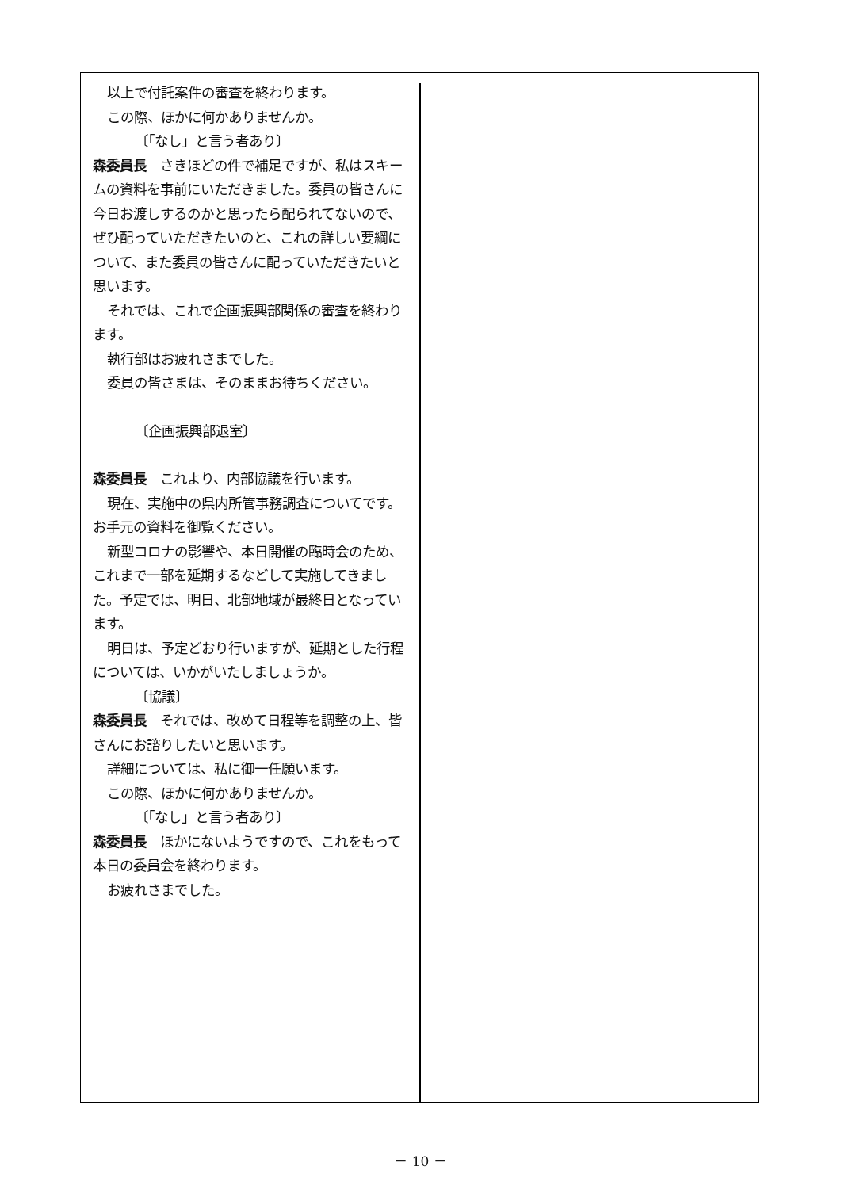以上で付託案件の審査を終わります。
この際、ほかに何かありませんか。
〔「なし」と言う者あり〕
森委員長　さきほどの件で補足ですが、私はスキームの資料を事前にいただきました。委員の皆さんに今日お渡しするのかと思ったら配られてないので、ぜひ配っていただきたいのと、これの詳しい要綱について、また委員の皆さんに配っていただきたいと思います。
それでは、これで企画振興部関係の審査を終わります。
執行部はお疲れさまでした。
委員の皆さまは、そのままお待ちください。
〔企画振興部退室〕
森委員長　これより、内部協議を行います。
現在、実施中の県内所管事務調査についてです。お手元の資料を御覧ください。
新型コロナの影響や、本日開催の臨時会のため、これまで一部を延期するなどして実施してきました。予定では、明日、北部地域が最終日となっています。
明日は、予定どおり行いますが、延期とした行程については、いかがいたしましょうか。
〔協議〕
森委員長　それでは、改めて日程等を調整の上、皆さんにお諮りしたいと思います。
詳細については、私に御一任願います。
この際、ほかに何かありませんか。
〔「なし」と言う者あり〕
森委員長　ほかにないようですので、これをもって本日の委員会を終わります。
お疲れさまでした。
－ 10 －